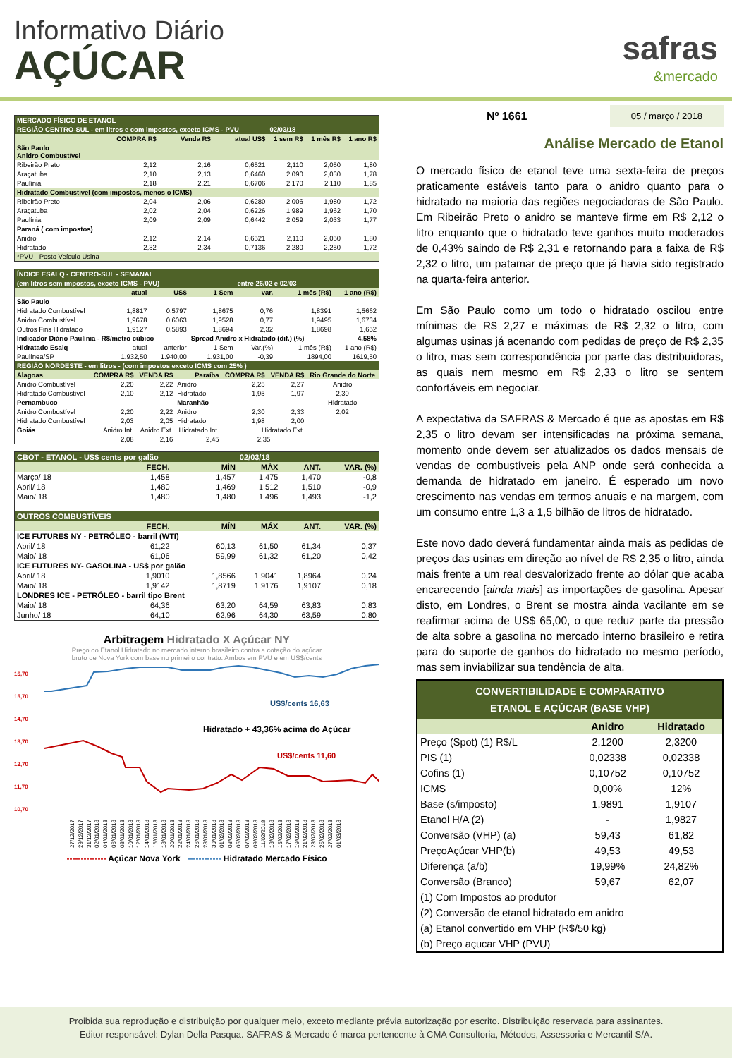Informativo Diário
AÇÚCAR
safras
&mercado
| MERCADO FÍSICO DE ETANOL | | | | | | |
| REGIÃO CENTRO-SUL - em litros e com impostos, exceto ICMS - PVU | | | | 02/03/18 | | |
| | COMPRA R$ | Venda R$ | atual US$ | 1 sem R$ | 1 mês R$ | 1 ano R$ |
| São Paulo Anidro Combustível | | | | | | |
| Ribeirão Preto | 2,12 | 2,16 | 0,6521 | 2,110 | 2,050 | 1,80 |
| Araçatuba | 2,10 | 2,13 | 0,6460 | 2,090 | 2,030 | 1,78 |
| Paulínia | 2,18 | 2,21 | 0,6706 | 2,170 | 2,110 | 1,85 |
| Hidratado Combustível (com impostos, menos o ICMS) | | | | | | |
| Ribeirão Preto | 2,04 | 2,06 | 0,6280 | 2,006 | 1,980 | 1,72 |
| Araçatuba | 2,02 | 2,04 | 0,6226 | 1,989 | 1,962 | 1,70 |
| Paulínia | 2,09 | 2,09 | 0,6442 | 2,059 | 2,033 | 1,77 |
| Paraná ( com impostos) | | | | | | |
| Anidro | 2,12 | 2,14 | 0,6521 | 2,110 | 2,050 | 1,80 |
| Hidratado | 2,32 | 2,34 | 0,7136 | 2,280 | 2,250 | 1,72 |
| *PVU - Posto Veículo Usina | | | | | | |
| ÍNDICE ESALQ - CENTRO-SUL - SEMANAL | | | | | | |
| (em litros sem impostos, exceto ICMS - PVU) | | | | entre 26/02 e 02/03 | | |
| | atual | US$ | 1 Sem | var. | 1 mês (R$) | 1 ano (R$) |
| São Paulo | | | | | | |
| Hidratado Combustível | 1,8817 | 0,5797 | 1,8675 | 0,76 | 1,8391 | 1,5662 |
| Anidro Combustível | 1,9678 | 0,6063 | 1,9528 | 0,77 | 1,9495 | 1,6734 |
| Outros Fins Hidratado | 1,9127 | 0,5893 | 1,8694 | 2,32 | 1,8698 | 1,652 |
| Indicador Diário Paulínia - R$/metro cúbico | | | Spread Anidro x Hidratado (dif.) (%) | | | 4,58% |
| Hidratado Esalq | atual | anterior | 1 Sem | Var.(%) | 1 mês (R$) | 1 ano (R$) |
| Paulínea/SP | 1.932,50 | 1.940,00 | 1.931,00 | -0,39 | 1894,00 | 1619,50 |
| REGIÃO NORDESTE - em litros - (com impostos exceto ICMS com 25% ) | | | | | | |
| Alagoas | COMPRA R$ | VENDA R$ | Paraíba | COMPRA R$ | VENDA R$ | Rio Grande do Norte |
| Anidro Combustível | 2,20 | 2,22 | Anidro | 2,25 | 2,27 | Anidro |
| Hidratado Combustível | 2,10 | 2,12 | Hidratado | 1,95 | 1,97 | 2,30 |
| Pernambuco | | | Maranhão | | | Hidratado |
| Anidro Combustível | 2,20 | 2,22 | Anidro | 2,30 | 2,33 | 2,02 |
| Hidratado Combustível | 2,03 | 2,05 | Hidratado | 1,98 | 2,00 | |
| Goiás | Anidro Int. | Anidro Ext. | Hidratado Int. | Hidratado Ext. | | |
| | 2,08 | 2,16 | 2,45 | 2,35 | | |
| CBOT - ETANOL - US$ cents por galão | | | 02/03/18 | | |
| | FECH. | MÍN | MÁX | ANT. | VAR. (%) |
| Março/ 18 | 1,458 | 1,457 | 1,475 | 1,470 | -0,8 |
| Abril/ 18 | 1,480 | 1,469 | 1,512 | 1,510 | -0,9 |
| Maio/ 18 | 1,480 | 1,480 | 1,496 | 1,493 | -1,2 |
| OUTROS COMBUSTÍVEIS | | | | | |
| | FECH. | MÍN | MÁX | ANT. | VAR. (%) |
| ICE FUTURES NY - PETRÓLEO - barril (WTI) | | | | | |
| Abril/ 18 | 61,22 | 60,13 | 61,50 | 61,34 | 0,37 |
| Maio/ 18 | 61,06 | 59,99 | 61,32 | 61,20 | 0,42 |
| ICE FUTURES NY- GASOLINA - US$ por galão | | | | | |
| Abril/ 18 | 1,9010 | 1,8566 | 1,9041 | 1,8964 | 0,24 |
| Maio/ 18 | 1,9142 | 1,8719 | 1,9176 | 1,9107 | 0,18 |
| LONDRES ICE - PETRÓLEO - barril tipo Brent | | | | | |
| Maio/ 18 | 64,36 | 63,20 | 64,59 | 63,83 | 0,83 |
| Junho/ 18 | 64,10 | 62,96 | 64,30 | 63,59 | 0,80 |
Arbitragem Hidratado X Açúcar NY
Preço do Etanol Hidratado no mercado interno brasileiro contra a cotação do açúcar
bruto de Nova York com base no primeiro contrato. Ambos em PVU e em US$/cents
16,70
15,70
14,70
13,70
12,70
11,70
10,70
US$/cents 16,63
Hidratado + 43,36% acima do Açúcar
US$/cents 11,60
27/12/2017 29/12/2017 31/12/2017 02/01/2018 04/01/2018 06/01/2018 08/01/2018 10/01/2018 12/01/2018 14/01/2018 16/01/2018 18/01/2018 20/01/2018 22/01/2018 24/01/2018 26/01/2018 28/01/2018 30/01/2018 01/02/2018 03/02/2018 05/02/2018 07/02/2018 09/02/2018 11/02/2018 13/02/2018 15/02/2018 17/02/2018 19/02/2018 21/02/2018 23/02/2018 25/02/2018 27/02/2018 01/03/2018
-------------- Açúcar Nova York ------------ Hidratado Mercado Físico
Nº 1661 05 / março / 2018
Análise Mercado de Etanol
O mercado físico de etanol teve uma sexta-feira de preços praticamente estáveis tanto para o anidro quanto para o hidratado na maioria das regiões negociadoras de São Paulo. Em Ribeirão Preto o anidro se manteve firme em R$ 2,12 o litro enquanto que o hidratado teve ganhos muito moderados de 0,43% saindo de R$ 2,31 e retornando para a faixa de R$ 2,32 o litro, um patamar de preço que já havia sido registrado na quarta-feira anterior.
Em São Paulo como um todo o hidratado oscilou entre mínimas de R$ 2,27 e máximas de R$ 2,32 o litro, com algumas usinas já acenando com pedidas de preço de R$ 2,35 o litro, mas sem correspondência por parte das distribuidoras, as quais nem mesmo em R$ 2,33 o litro se sentem confortáveis em negociar.
A expectativa da SAFRAS & Mercado é que as apostas em R$ 2,35 o litro devam ser intensificadas na próxima semana, momento onde devem ser atualizados os dados mensais de vendas de combustíveis pela ANP onde será conhecida a demanda de hidratado em janeiro. É esperado um novo crescimento nas vendas em termos anuais e na margem, com um consumo entre 1,3 a 1,5 bilhão de litros de hidratado.
Este novo dado deverá fundamentar ainda mais as pedidas de preços das usinas em direção ao nível de R$ 2,35 o litro, ainda mais frente a um real desvalorizado frente ao dólar que acaba encarecendo [ainda mais] as importações de gasolina. Apesar disto, em Londres, o Brent se mostra ainda vacilante em se reafirmar acima de US$ 65,00, o que reduz parte da pressão de alta sobre a gasolina no mercado interno brasileiro e retira para do suporte de ganhos do hidratado no mesmo período, mas sem inviabilizar sua tendência de alta.
| CONVERTIBILIDADE E COMPARATIVO ETANOL E AÇÚCAR (BASE VHP) | | |
| | Anidro | Hidratado |
| Preço (Spot) (1) R$/L | 2,1200 | 2,3200 |
| PIS (1) | 0,02338 | 0,02338 |
| Cofins (1) | 0,10752 | 0,10752 |
| ICMS | 0,00% | 12% |
| Base (s/imposto) | 1,9891 | 1,9107 |
| Etanol H/A (2) | - | 1,9827 |
| Conversão (VHP) (a) | 59,43 | 61,82 |
| PreçoAçúcar VHP(b) | 49,53 | 49,53 |
| Diferença (a/b) | 19,99% | 24,82% |
| Conversão (Branco) | 59,67 | 62,07 |
| (1) Com Impostos ao produtor | | |
| (2) Conversão de etanol hidratado em anidro | | |
| (a) Etanol convertido em VHP (R$/50 kg) | | |
| (b) Preço açucar VHP (PVU) | | |
Proibida sua reprodução e distribuição por qualquer meio, exceto mediante prévia autorização por escrito. Distribuição reservada para assinantes.
Editor responsável: Dylan Della Pasqua. SAFRAS & Mercado é marca pertencente à CMA Consultoria, Métodos, Assessoria e Mercantil S/A.